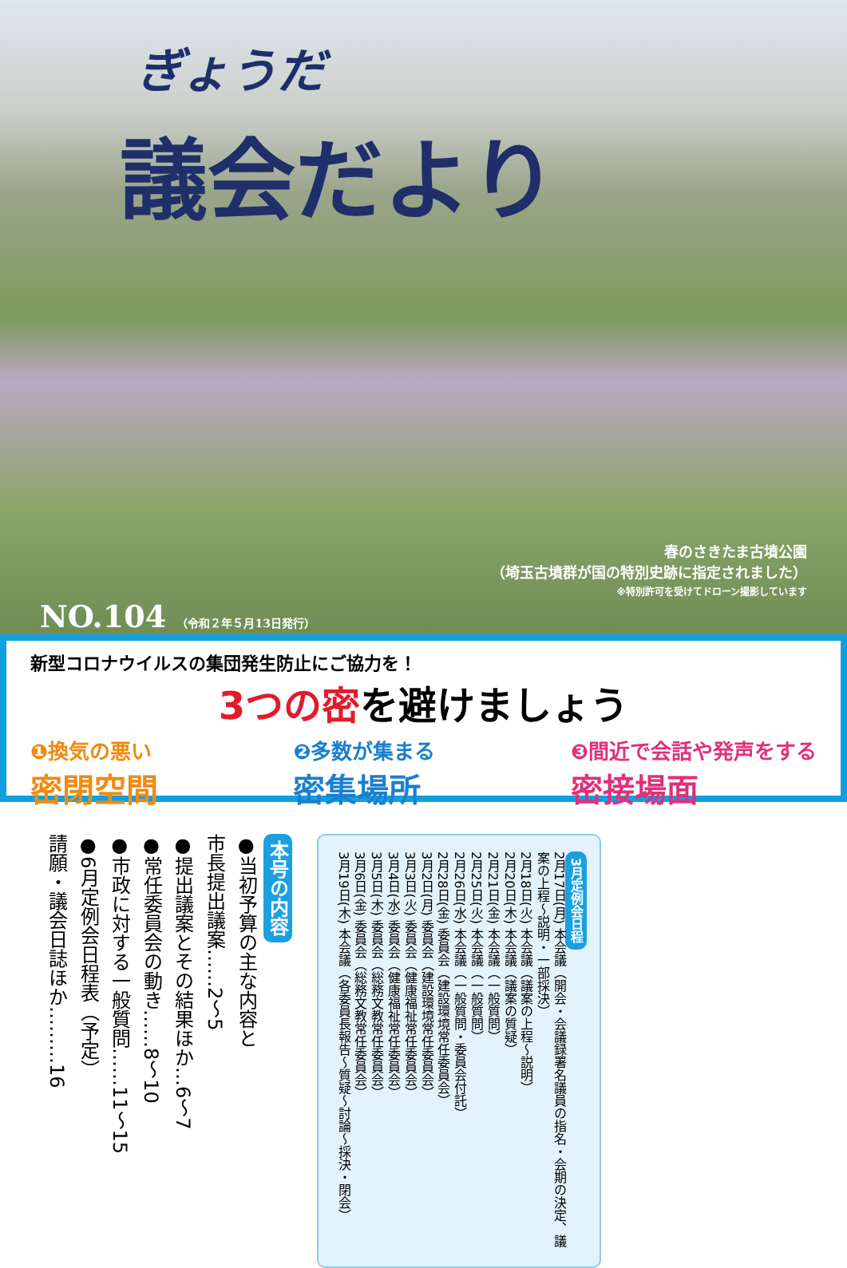ぎょうだ
議会だより
春のさきたま古墳公園
（埼玉古墳群が国の特別史跡に指定されました）
※特別許可を受けてドローン撮影しています
NO.104 （令和２年５月13日発行）
新型コロナウイルスの集団発生防止にご協力を！
3つの密を避けましょう
❶換気の悪い
密閉空間
❷多数が集まる
密集場所
❸間近で会話や発声をする
密接場面
本号の内容
●当初予算の主な内容と
市長提出議案……2〜5
●提出議案とその結果ほか…6〜7
●常任委員会の動き……8〜10
●市政に対する一般質問……11〜15
●6月定例会日程表（予定）
請願・議会日誌ほか………16
3月定例会日程
2月17日(月) 本会議（開会・会議録署名議員の指名・会期の決定、議案の上程〜説明・一部採決）
2月18日(火) 本会議（議案の上程〜説明）
2月20日(木) 本会議（議案の質疑）
2月21日(金) 本会議（一般質問）
2月25日(火) 本会議（一般質問）
2月26日(水) 本会議（一般質問・委員会付託）
2月28日(金) 委員会（建設環境常任委員会）
3月2日(月) 委員会（建設環境常任委員会）
3月3日(火) 委員会（健康福祉常任委員会）
3月4日(水) 委員会（健康福祉常任委員会）
3月5日(木) 委員会（総務文教常任委員会）
3月6日(金) 委員会（総務文教常任委員会）
3月19日(木) 本会議（各委員長報告〜質疑〜討論〜採決・閉会）